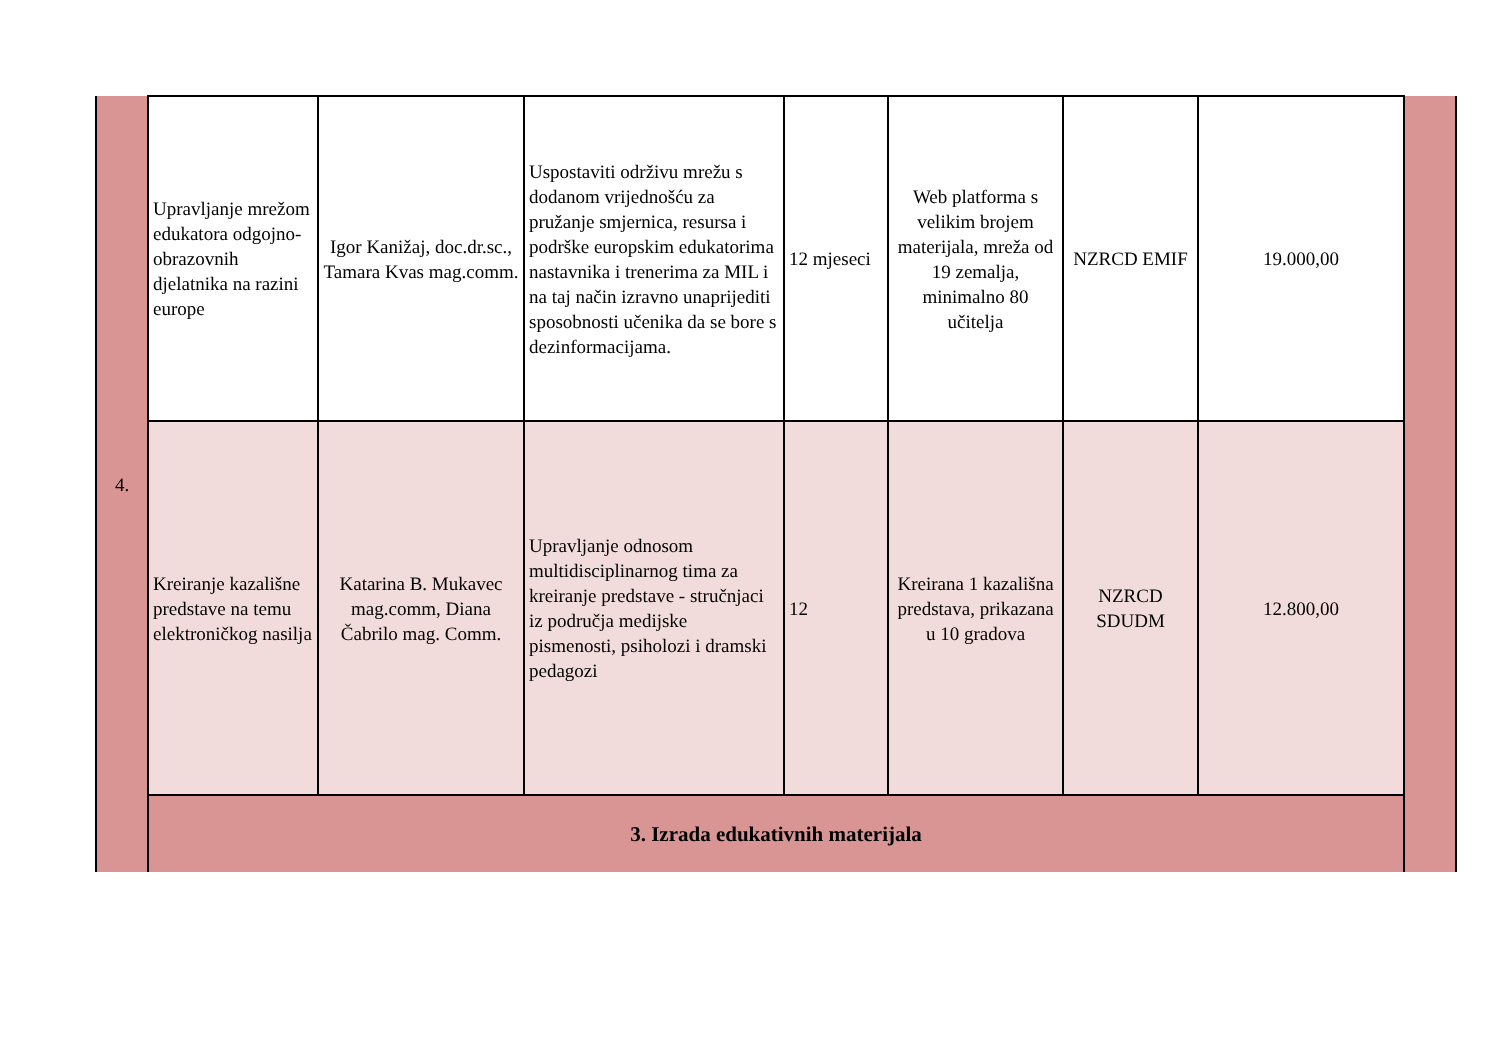| 4. | Upravljanje mrežom edukatora odgojno-obrazovnih djelatnika na razini europe | Igor Kanižaj, doc.dr.sc., Tamara Kvas mag.comm. | Uspostaviti održivu mrežu s dodanom vrijednošću za pružanje smjernica, resursa i podrške europskim edukatorima nastavnika i trenerima za MIL i na taj način izravno unaprijediti sposobnosti učenika da se bore s dezinformacijama. | 12 mjeseci | Web platforma s velikim brojem materijala, mreža od 19 zemalja, minimalno 80 učitelja | NZRCD EMIF | 19.000,00 | |
| | Kreiranje kazališne predstave na temu elektroničkog nasilja | Katarina B. Mukavec mag.comm, Diana Čabrilo mag. Comm. | Upravljanje odnosom multidisciplinarnog tima za kreiranje predstave - stručnjaci iz područja medijske pismenosti, psiholozi i dramski pedagozi | 12 | Kreirana 1 kazališna predstava, prikazana u 10 gradova | NZRCD SDUDM | 12.800,00 | |
| | 3. Izrada edukativnih materijala | | | | | | | |